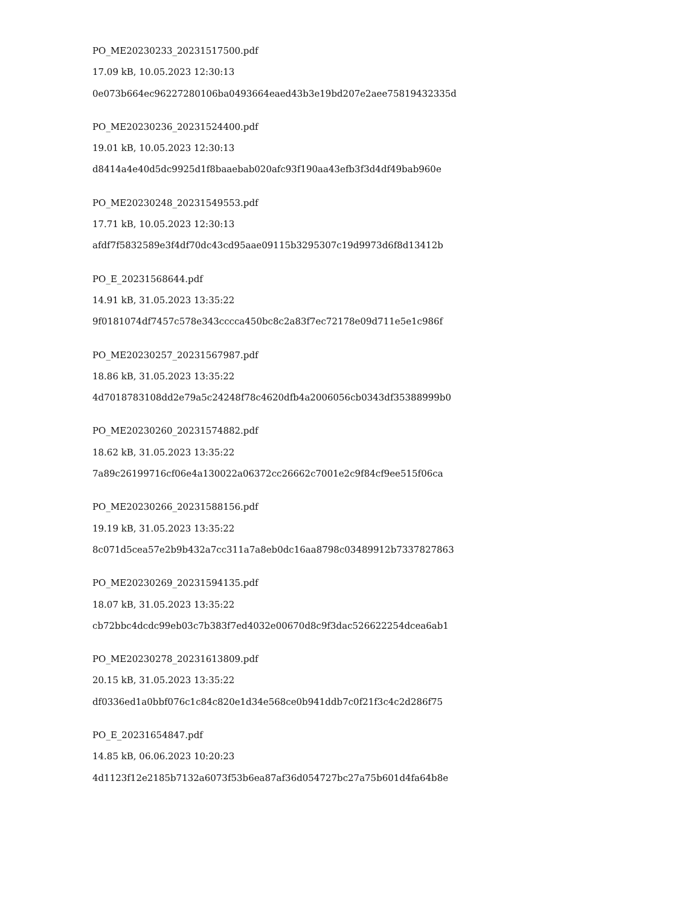PO_ME20230233_20231517500.pdf
17.09 kB, 10.05.2023 12:30:13
0e073b664ec96227280106ba0493664eaed43b3e19bd207e2aee75819432335d
PO_ME20230236_20231524400.pdf
19.01 kB, 10.05.2023 12:30:13
d8414a4e40d5dc9925d1f8baaebab020afc93f190aa43efb3f3d4df49bab960e
PO_ME20230248_20231549553.pdf
17.71 kB, 10.05.2023 12:30:13
afdf7f5832589e3f4df70dc43cd95aae09115b3295307c19d9973d6f8d13412b
PO_E_20231568644.pdf
14.91 kB, 31.05.2023 13:35:22
9f0181074df7457c578e343cccca450bc8c2a83f7ec72178e09d711e5e1c986f
PO_ME20230257_20231567987.pdf
18.86 kB, 31.05.2023 13:35:22
4d7018783108dd2e79a5c24248f78c4620dfb4a2006056cb0343df35388999b0
PO_ME20230260_20231574882.pdf
18.62 kB, 31.05.2023 13:35:22
7a89c26199716cf06e4a130022a06372cc26662c7001e2c9f84cf9ee515f06ca
PO_ME20230266_20231588156.pdf
19.19 kB, 31.05.2023 13:35:22
8c071d5cea57e2b9b432a7cc311a7a8eb0dc16aa8798c03489912b7337827863
PO_ME20230269_20231594135.pdf
18.07 kB, 31.05.2023 13:35:22
cb72bbc4dcdc99eb03c7b383f7ed4032e00670d8c9f3dac526622254dcea6ab1
PO_ME20230278_20231613809.pdf
20.15 kB, 31.05.2023 13:35:22
df0336ed1a0bbf076c1c84c820e1d34e568ce0b941ddb7c0f21f3c4c2d286f75
PO_E_20231654847.pdf
14.85 kB, 06.06.2023 10:20:23
4d1123f12e2185b7132a6073f53b6ea87af36d054727bc27a75b601d4fa64b8e